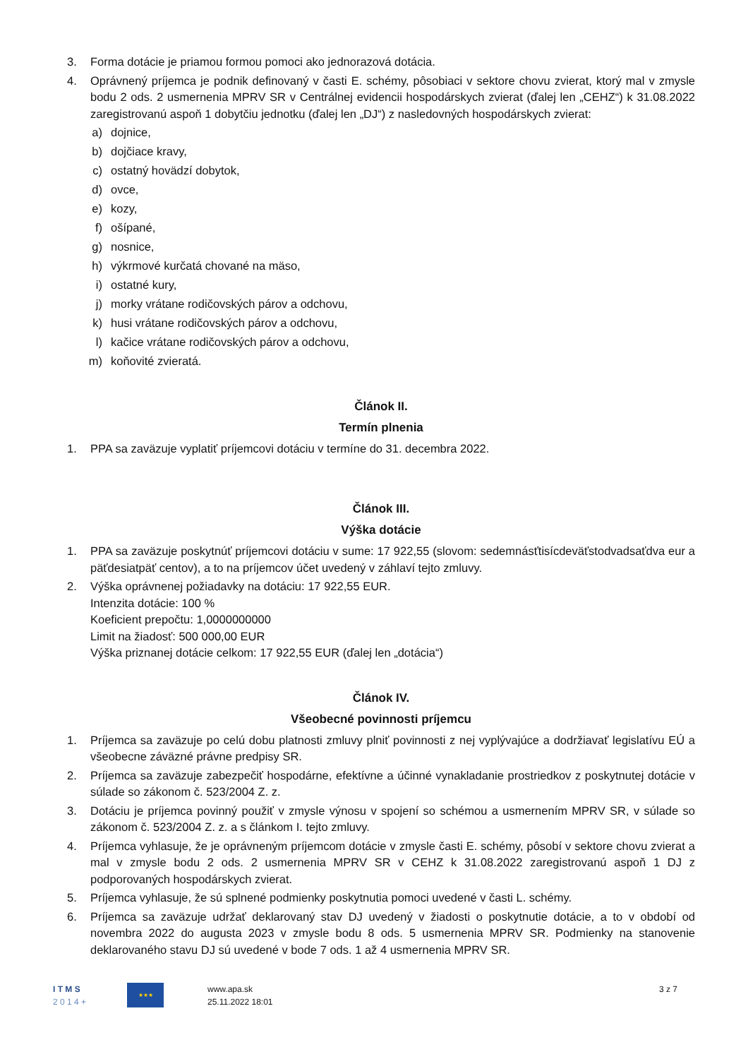3. Forma dotácie je priamou formou pomoci ako jednorazová dotácia.
4. Oprávnený príjemca je podnik definovaný v časti E. schémy, pôsobiaci v sektore chovu zvierat, ktorý mal v zmysle bodu 2 ods. 2 usmernenia MPRV SR v Centrálnej evidencii hospodárskych zvierat (ďalej len „CEHZ“) k 31.08.2022 zaregistrovanú aspoň 1 dobytčiu jednotku (ďalej len „DJ“) z nasledovných hospodárskych zvierat:
a) dojnice,
b) dojčiace kravy,
c) ostatný hovädzí dobytok,
d) ovce,
e) kozy,
f) ošípané,
g) nosnice,
h) výkrmové kurčatá chované na mäso,
i) ostatné kury,
j) morky vrátane rodičovských párov a odchovu,
k) husi vrátane rodičovských párov a odchovu,
l) kačice vrátane rodičovských párov a odchovu,
m) koňovité zvieratá.
Článok II.
Termín plnenia
1. PPA sa zaväzuje vyplatiť príjemcovi dotáciu v termíne do 31. decembra 2022.
Článok III.
Výška dotácie
1. PPA sa zaväzuje poskytnúť príjemcovi dotáciu v sume: 17 922,55 (slovom: sedemnásťtisícdeväťstodvadsaťdva eur a päťdesiatpäť centov), a to na príjemcov účet uvedený v záhlaví tejto zmluvy.
2. Výška oprávnenej požiadavky na dotáciu: 17 922,55 EUR.
Intenzita dotácie: 100 %
Koeficient prepočtu: 1,0000000000
Limit na žiadosť: 500 000,00 EUR
Výška priznanej dotácie celkom: 17 922,55 EUR (ďalej len „dotácia“)
Článok IV.
Všeobecné povinnosti príjemcu
1. Príjemca sa zaväzuje po celú dobu platnosti zmluvy plniť povinnosti z nej vyplývajúce a dodržiavať legislatívu EÚ a všeobecne záväzné právne predpisy SR.
2. Príjemca sa zaväzuje zabezpečiť hospodárne, efektívne a účinné vynakladanie prostriedkov z poskytnutej dotácie v súlade so zákonom č. 523/2004 Z. z.
3. Dotáciu je príjemca povinný použiť v zmysle výnosu v spojení so schémou a usmernením MPRV SR, v súlade so zákonom č. 523/2004 Z. z. a s článkom I. tejto zmluvy.
4. Príjemca vyhlasuje, že je oprávneným príjemcom dotácie v zmysle časti E. schémy, pôsobí v sektore chovu zvierat a mal v zmysle bodu 2 ods. 2 usmernenia MPRV SR v CEHZ k 31.08.2022 zaregistrovanú aspoň 1 DJ z podporovaných hospodárskych zvierat.
5. Príjemca vyhlasuje, že sú splnené podmienky poskytnutia pomoci uvedené v časti L. schémy.
6. Príjemca sa zaväzuje udržať deklarovaný stav DJ uvedený v žiadosti o poskytnutie dotácie, a to v období od novembra 2022 do augusta 2023 v zmysle bodu 8 ods. 5 usmernenia MPRV SR. Podmienky na stanovenie deklarovaného stavu DJ sú uvedené v bode 7 ods. 1 až 4 usmernenia MPRV SR.
I T M S
2 0 1 4 +
★★★
www.apa.sk
25.11.2022 18:01
3 z 7